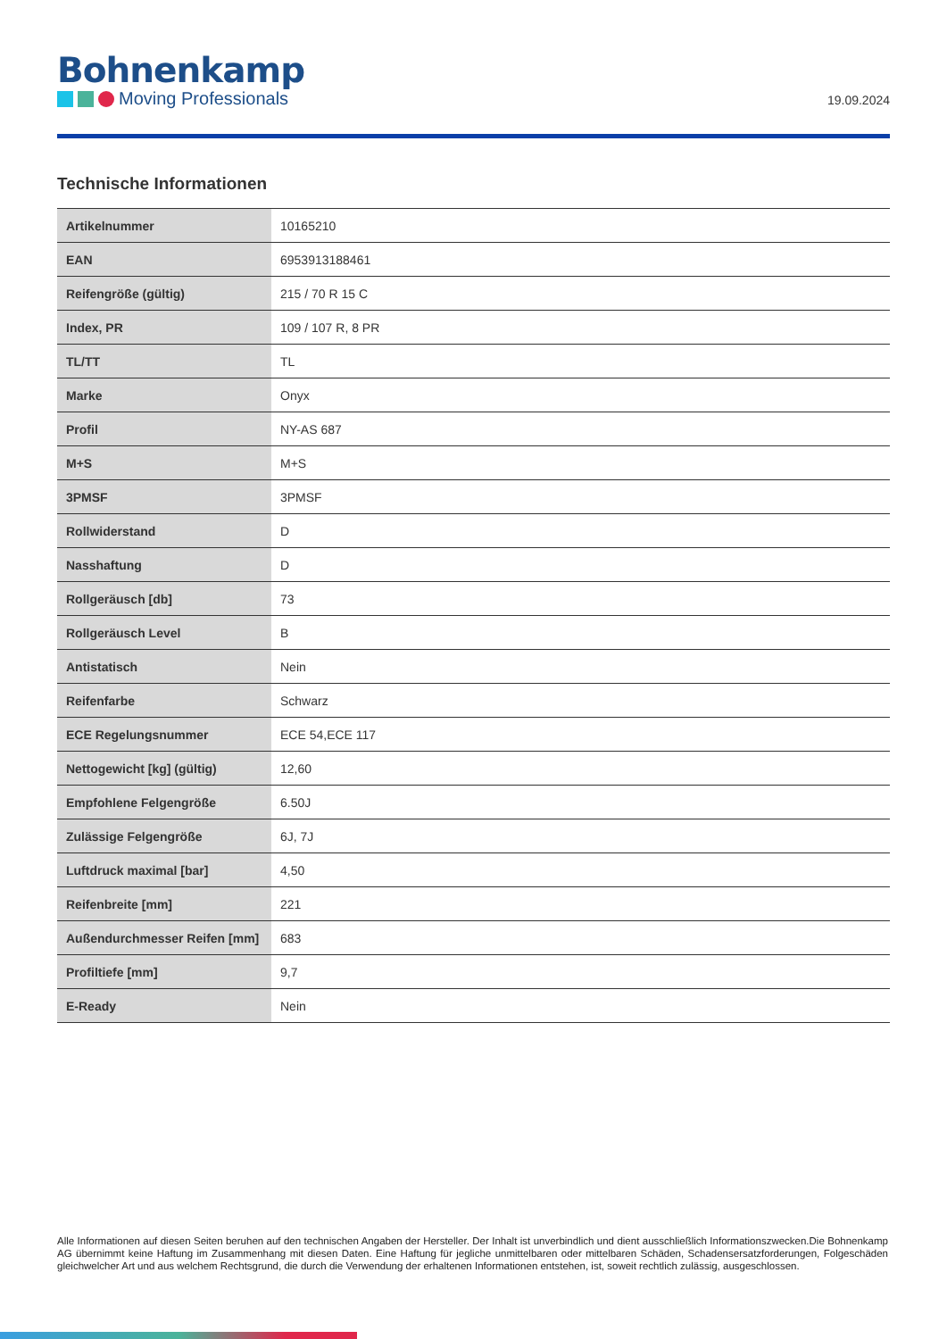Bohnenkamp
Moving Professionals
19.09.2024
Technische Informationen
| Artikelnummer | 10165210 |
| EAN | 6953913188461 |
| Reifengröße (gültig) | 215 / 70 R 15 C |
| Index, PR | 109 / 107 R, 8 PR |
| TL/TT | TL |
| Marke | Onyx |
| Profil | NY-AS 687 |
| M+S | M+S |
| 3PMSF | 3PMSF |
| Rollwiderstand | D |
| Nasshaftung | D |
| Rollgeräusch [db] | 73 |
| Rollgeräusch Level | B |
| Antistatisch | Nein |
| Reifenfarbe | Schwarz |
| ECE Regelungsnummer | ECE 54,ECE 117 |
| Nettogewicht [kg] (gültig) | 12,60 |
| Empfohlene Felgengröße | 6.50J |
| Zulässige Felgengröße | 6J, 7J |
| Luftdruck maximal [bar] | 4,50 |
| Reifenbreite [mm] | 221 |
| Außendurchmesser Reifen [mm] | 683 |
| Profiltiefe [mm] | 9,7 |
| E-Ready | Nein |
Alle Informationen auf diesen Seiten beruhen auf den technischen Angaben der Hersteller. Der Inhalt ist unverbindlich und dient ausschließlich Informationszwecken.Die Bohnenkamp AG übernimmt keine Haftung im Zusammenhang mit diesen Daten. Eine Haftung für jegliche unmittelbaren oder mittelbaren Schäden, Schadensersatzforderungen, Folgeschäden gleichwelcher Art und aus welchem Rechtsgrund, die durch die Verwendung der erhaltenen Informationen entstehen, ist, soweit rechtlich zulässig, ausgeschlossen.